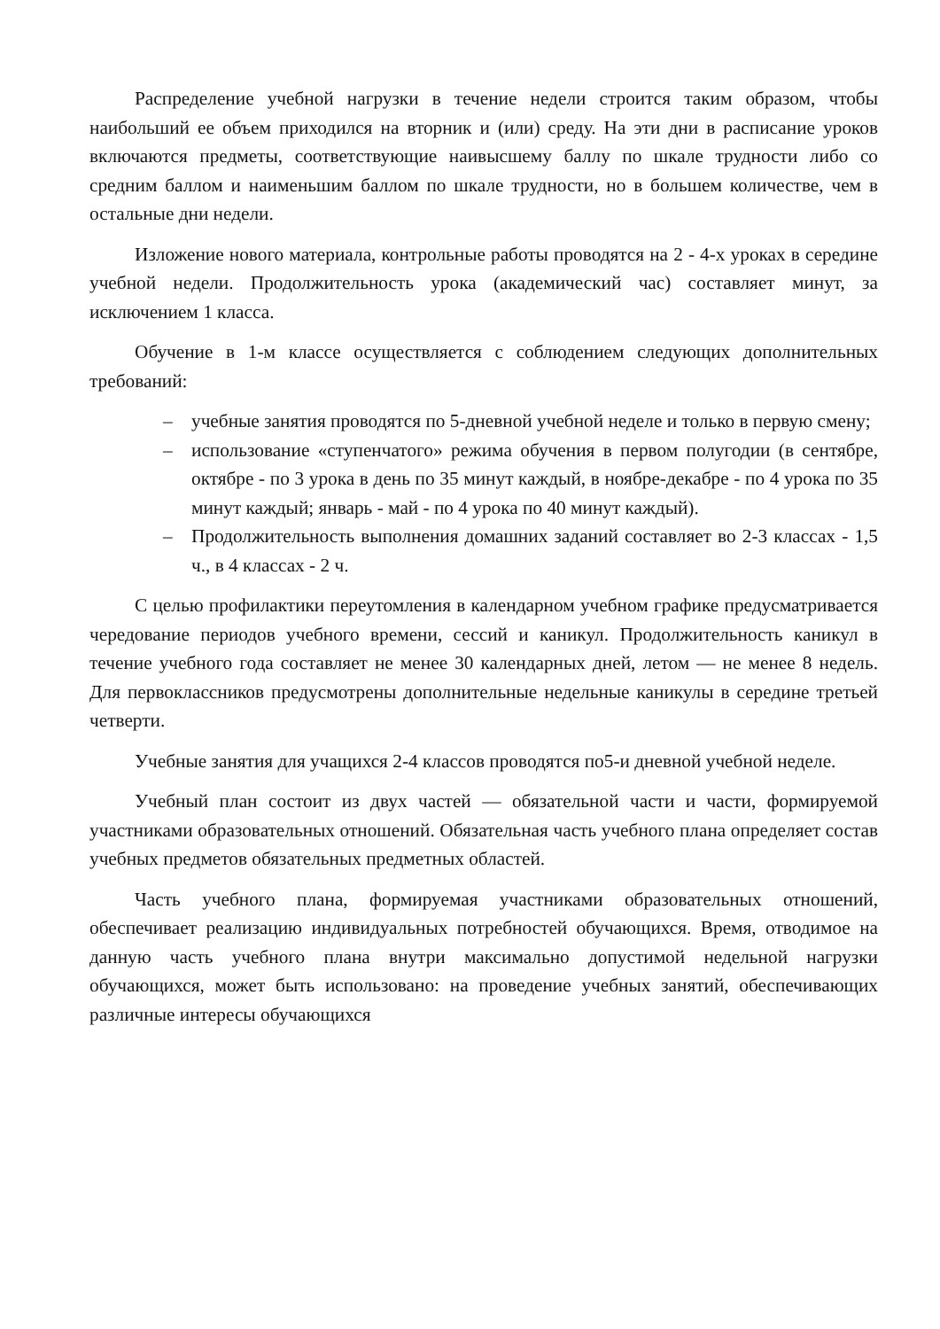Распределение учебной нагрузки в течение недели строится таким образом, чтобы наибольший ее объем приходился на вторник и (или) среду. На эти дни в расписание уроков включаются предметы, соответствующие наивысшему баллу по шкале трудности либо со средним баллом и наименьшим баллом по шкале трудности, но в большем количестве, чем в остальные дни недели.
Изложение нового материала, контрольные работы проводятся на 2 - 4-х уроках в середине учебной недели. Продолжительность урока (академический час) составляет минут, за исключением 1 класса.
Обучение в 1-м классе осуществляется с соблюдением следующих дополнительных требований:
– учебные занятия проводятся по 5-дневной учебной неделе и только в первую смену;
– использование «ступенчатого» режима обучения в первом полугодии (в сентябре, октябре - по 3 урока в день по 35 минут каждый, в ноябре-декабре - по 4 урока по 35 минут каждый; январь - май - по 4 урока по 40 минут каждый).
– Продолжительность выполнения домашних заданий составляет во 2-3 классах - 1,5 ч., в 4 классах - 2 ч.
С целью профилактики переутомления в календарном учебном графике предусматривается чередование периодов учебного времени, сессий и каникул. Продолжительность каникул в течение учебного года составляет не менее 30 календарных дней, летом — не менее 8 недель. Для первоклассников предусмотрены дополнительные недельные каникулы в середине третьей четверти.
Учебные занятия для учащихся 2-4 классов проводятся по5-и дневной учебной неделе.
Учебный план состоит из двух частей — обязательной части и части, формируемой участниками образовательных отношений. Обязательная часть учебного плана определяет состав учебных предметов обязательных предметных областей.
Часть учебного плана, формируемая участниками образовательных отношений, обеспечивает реализацию индивидуальных потребностей обучающихся. Время, отводимое на данную часть учебного плана внутри максимально допустимой недельной нагрузки обучающихся, может быть использовано: на проведение учебных занятий, обеспечивающих различные интересы обучающихся